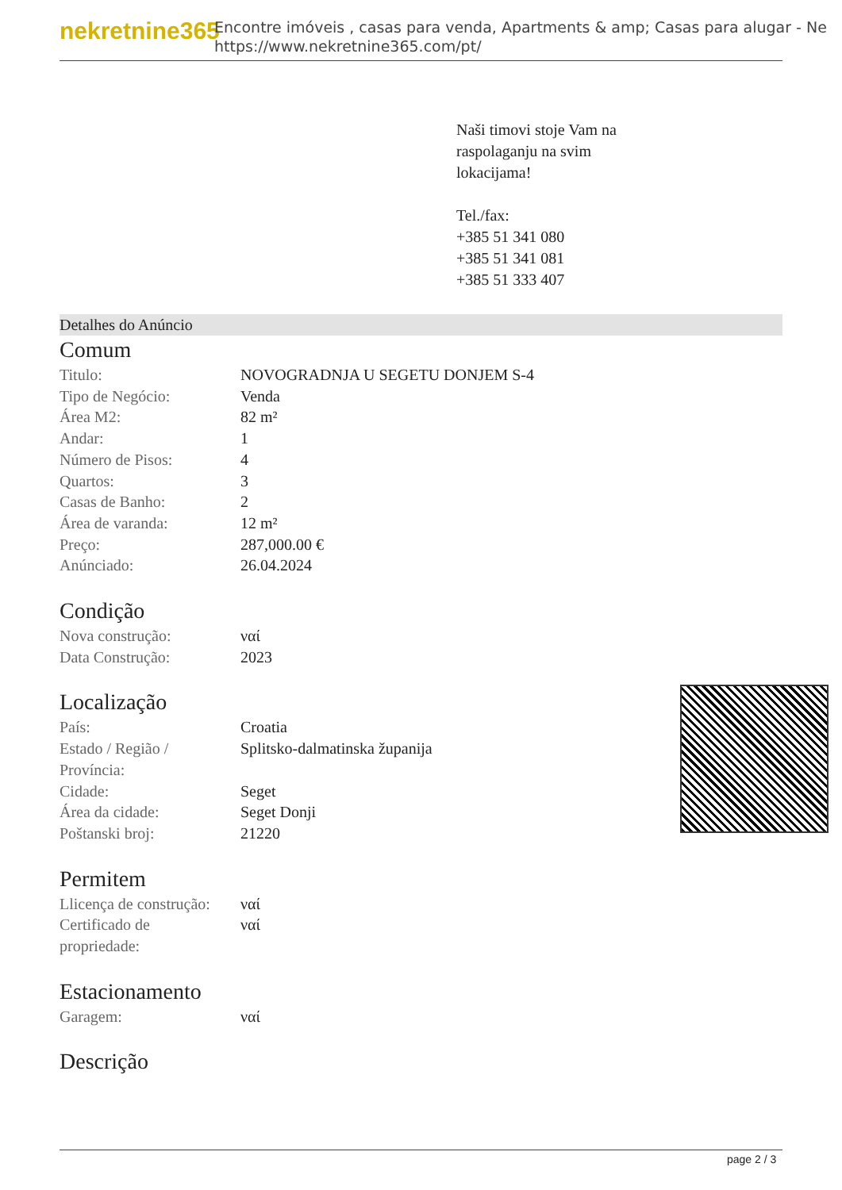nekretnine365
Encontre imóveis , casas para venda, Apartments & amp; Casas para alugar - Ne
https://www.nekretnine365.com/pt/
Naši timovi stoje Vam na
raspolaganju na svim
lokacijama!
Tel./fax:
+385 51 341 080
+385 51 341 081
+385 51 333 407
Detalhes do Anúncio
Comum
| Titulo: | NOVOGRADNJA U SEGETU DONJEM S-4 |
| Tipo de Negócio: | Venda |
| Área M2: | 82 m² |
| Andar: | 1 |
| Número de Pisos: | 4 |
| Quartos: | 3 |
| Casas de Banho: | 2 |
| Área de varanda: | 12 m² |
| Preço: | 287,000.00 € |
| Anúnciado: | 26.04.2024 |
Condição
| Nova construção: | ναί |
| Data Construção: | 2023 |
Localização
| País: | Croatia |
| Estado / Região / Província: | Splitsko-dalmatinska županija |
| Cidade: | Seget |
| Área da cidade: | Seget Donji |
| Poštanski broj: | 21220 |
Permitem
| Llicença de construção: | ναί |
| Certificado de propriedade: | ναί |
Estacionamento
| Garagem: | ναί |
Descrição
page 2 / 3